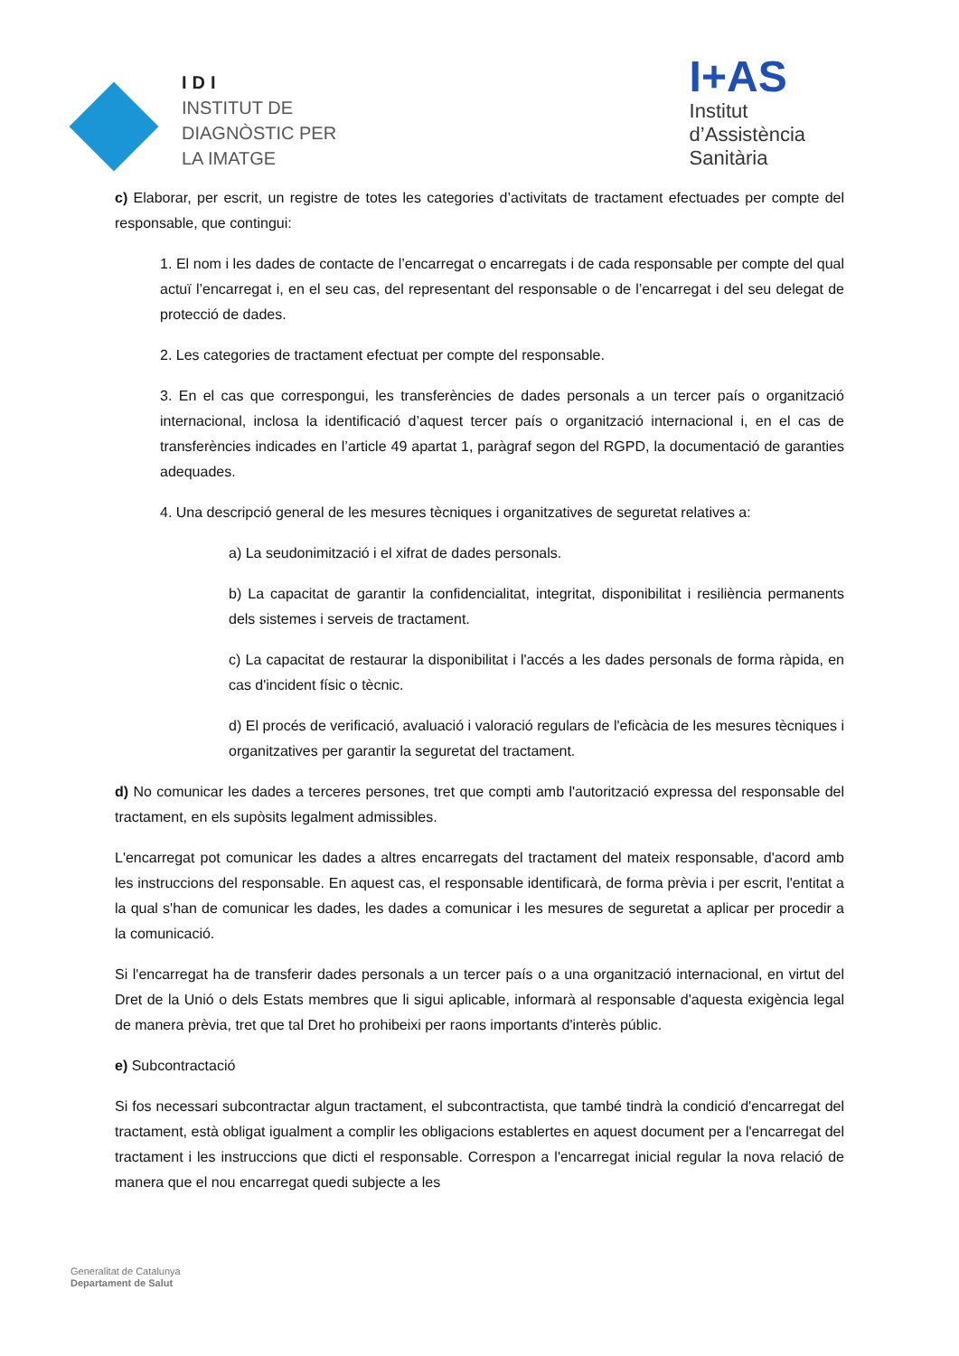IDI
INSTITUT DE
DIAGNÒSTIC PER
LA IMATGE
I+AS
Institut
d’Assistència
Sanitària
c) Elaborar, per escrit, un registre de totes les categories d’activitats de tractament efectuades per compte del responsable, que contingui:
1. El nom i les dades de contacte de l’encarregat o encarregats i de cada responsable per compte del qual actuï l’encarregat i, en el seu cas, del representant del responsable o de l’encarregat i del seu delegat de protecció de dades.
2. Les categories de tractament efectuat per compte del responsable.
3. En el cas que correspongui, les transferències de dades personals a un tercer país o organització internacional, inclosa la identificació d’aquest tercer país o organització internacional i, en el cas de transferències indicades en l’article 49 apartat 1, paràgraf segon del RGPD, la documentació de garanties adequades.
4. Una descripció general de les mesures tècniques i organitzatives de seguretat relatives a:
a) La seudonimització i el xifrat de dades personals.
b) La capacitat de garantir la confidencialitat, integritat, disponibilitat i resiliència permanents dels sistemes i serveis de tractament.
c) La capacitat de restaurar la disponibilitat i l'accés a les dades personals de forma ràpida, en cas d'incident físic o tècnic.
d) El procés de verificació, avaluació i valoració regulars de l'eficàcia de les mesures tècniques i organitzatives per garantir la seguretat del tractament.
d) No comunicar les dades a terceres persones, tret que compti amb l'autorització expressa del responsable del tractament, en els supòsits legalment admissibles.
L'encarregat pot comunicar les dades a altres encarregats del tractament del mateix responsable, d'acord amb les instruccions del responsable. En aquest cas, el responsable identificarà, de forma prèvia i per escrit, l'entitat a la qual s'han de comunicar les dades, les dades a comunicar i les mesures de seguretat a aplicar per procedir a la comunicació.
Si l'encarregat ha de transferir dades personals a un tercer país o a una organització internacional, en virtut del Dret de la Unió o dels Estats membres que li sigui aplicable, informarà al responsable d'aquesta exigència legal de manera prèvia, tret que tal Dret ho prohibeixi per raons importants d'interès públic.
e) Subcontractació
Si fos necessari subcontractar algun tractament, el subcontractista, que també tindrà la condició d'encarregat del tractament, està obligat igualment a complir les obligacions establertes en aquest document per a l'encarregat del tractament i les instruccions que dicti el responsable. Correspon a l'encarregat inicial regular la nova relació de manera que el nou encarregat quedi subjecte a les
Generalitat de Catalunya
Departament de Salut